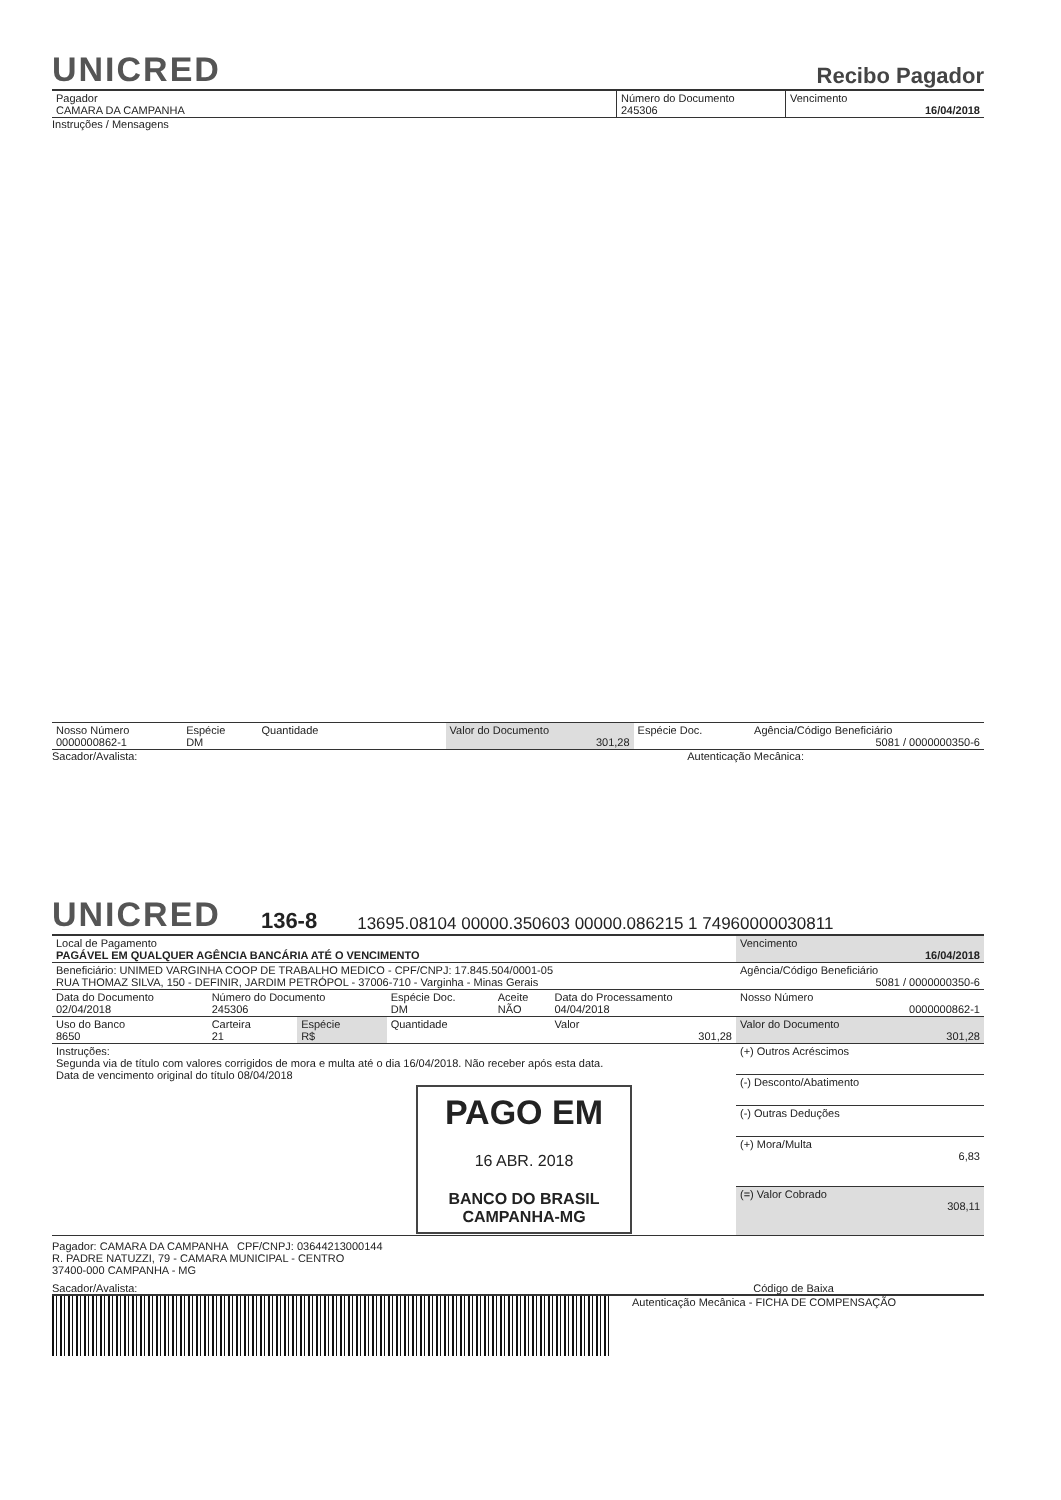UNICRED Recibo Pagador
| Pagador CAMARA DA CAMPANHA | Número do Documento 245306 | Vencimento 16/04/2018 |
Instruções / Mensagens
| Nosso Número 0000000862-1 | Espécie DM | Quantidade | Valor do Documento 301,28 | Espécie Doc. | Agência/Código Beneficiário 5081 / 0000000350-6 |
Sacador/Avalista: Autenticação Mecânica:
UNICRED 136-8 13695.08104 00000.350603 00000.086215 1 74960000030811
| Local de Pagamento PAGÁVEL EM QUALQUER AGÊNCIA BANCÁRIA ATÉ O VENCIMENTO | | | | | | Vencimento 16/04/2018 |
| Beneficiário: UNIMED VARGINHA COOP DE TRABALHO MEDICO - CPF/CNPJ: 17.845.504/0001-05 RUA THOMAZ SILVA, 150 - DEFINIR, JARDIM PETRÓPOL - 37006-710 - Varginha - Minas Gerais | | | | | | Agência/Código Beneficiário 5081 / 0000000350-6 |
| Data do Documento 02/04/2018 | Número do Documento 245306 | | Espécie Doc. DM | Aceite NÃO | Data do Processamento 04/04/2018 | Nosso Número 0000000862-1 |
| Uso do Banco 8650 | Carteira 21 | Espécie R$ | Quantidade | | Valor 301,28 | Valor do Documento 301,28 |
| Instruções: Segunda via de título com valores corrigidos de mora e multa até o dia 16/04/2018. Não receber após esta data. Data de vencimento original do título 08/04/2018 PAGO EM 16 ABR. 2018 BANCO DO BRASIL CAMPANHA-MG | | | | | | (+) Outros Acréscimos |
| | | | | | | (-) Desconto/Abatimento |
| | | | | | | (-) Outras Deduções |
| | | | | | | (+) Mora/Multa 6,83 |
| | | | | | | (=) Valor Cobrado 308,11 |
Pagador: CAMARA DA CAMPANHA CPF/CNPJ: 03644213000144
R. PADRE NATUZZI, 79 - CAMARA MUNICIPAL - CENTRO
37400-000 CAMPANHA - MG
Sacador/Avalista: Código de Baixa
Autenticação Mecânica - FICHA DE COMPENSAÇÃO